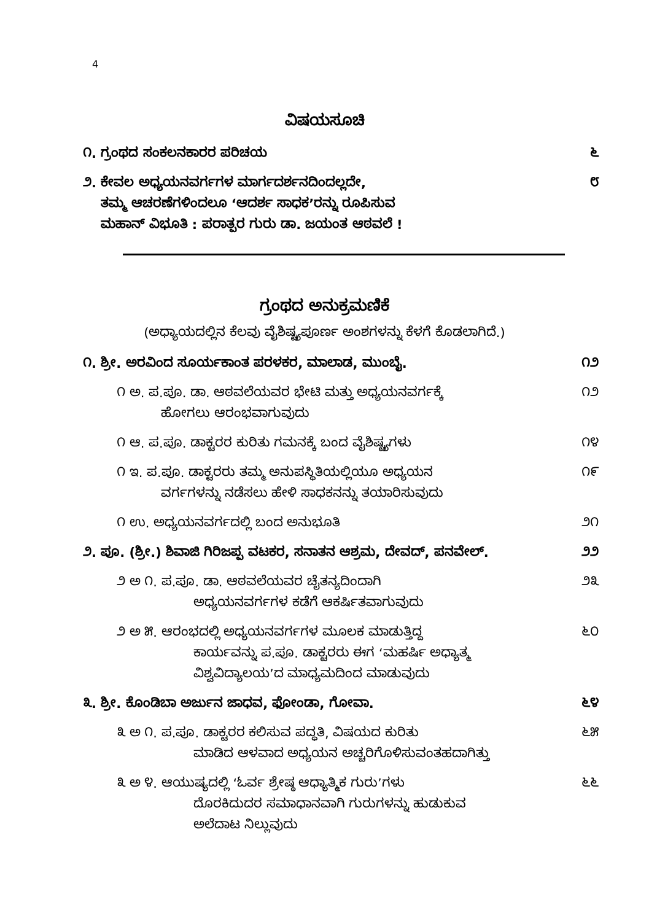4
ವಿಷಯಸೂಚಿ
೧. ಗ್ರಂಥದ ಸಂಕಲನಕಾರರ ಪರಿಚಯ ೬
೨. ಕೇವಲ ಅಧ್ಯಯನವರ್ಗಗಳ ಮಾರ್ಗದರ್ಶನದಿಂದಲ್ಲದೇ,
ತಮ್ಮ ಆಚರಣೆಗಳಿಂದಲೂ ‘ಆದರ್ಶ ಸಾಧಕ’ರನ್ನು ರೂಪಿಸುವ
ಮಹಾನ್ ವಿಭೂತಿ : ಪರಾತ್ಪರ ಗುರು ಡಾ. ಜಯಂತ ಆಠವಲೆ !
೮
ಗ್ರಂಥದ ಅನುಕ್ರಮಣಿಕೆ
(ಅಧ್ಯಾಯದಲ್ಲಿನ ಕೆಲವು ವೈಶಿಷ್ಟ್ಯಪೂರ್ಣ ಅಂಶಗಳನ್ನು ಕೆಳಗೆ ಕೊಡಲಾಗಿದೆ.)
೧. ಶ್ರೀ. ಅರವಿಂದ ಸೂರ್ಯಕಾಂತ ಪರಳಕರ, ಮಾಲಾಡ, ಮುಂಬೈ.
೧೨
೧ ಅ. ಪ.ಪೂ. ಡಾ. ಆಠವಲೆಯವರ ಭೇಟಿ ಮತ್ತು ಅಧ್ಯಯನವರ್ಗಕ್ಕೆ
ಹೋಗಲು ಆರಂಭವಾಗುವುದು
೧೨
೧ ಆ. ಪ.ಪೂ. ಡಾಕ್ಟರರ ಕುರಿತು ಗಮನಕ್ಕೆ ಬಂದ ವೈಶಿಷ್ಟ್ಯಗಳು
೧೪
೧ ಇ. ಪ.ಪೂ. ಡಾಕ್ಟರರು ತಮ್ಮ ಅನುಪಸ್ಥಿತಿಯಲ್ಲಿಯೂ ಅಧ್ಯಯನ
ವರ್ಗಗಳನ್ನು ನಡೆಸಲು ಹೇಳಿ ಸಾಧಕನನ್ನು ತಯಾರಿಸುವುದು
೧೯
೧ ಉ. ಅಧ್ಯಯನವರ್ಗದಲ್ಲಿ ಬಂದ ಅನುಭೂತಿ
೨೧
೨. ಪೂ. (ಶ್ರೀ.) ಶಿವಾಜಿ ಗಿರಿಜಪ್ಪ ವಟಕರ, ಸನಾತನ ಆಶ್ರಮ, ದೇವದ್, ಪನವೇಲ್.
೨೨
೨ ಅ ೧. ಪ.ಪೂ. ಡಾ. ಆಠವಲೆಯವರ ಚೈತನ್ಯದಿಂದಾಗಿ
ಅಧ್ಯಯನವರ್ಗಗಳ ಕಡೆಗೆ ಆಕರ್ಷಿತವಾಗುವುದು
೨೩
೨ ಅ ೫. ಆರಂಭದಲ್ಲಿ ಅಧ್ಯಯನವರ್ಗಗಳ ಮೂಲಕ ಮಾಡುತ್ತಿದ್ದ
ಕಾರ್ಯವನ್ನು ಪ.ಪೂ. ಡಾಕ್ಟರರು ಈಗ ‘ಮಹರ್ಷಿ ಅಧ್ಯಾತ್ಮ
ವಿಶ್ವವಿದ್ಯಾಲಯ’ದ ಮಾಧ್ಯಮದಿಂದ ಮಾಡುವುದು
೬೦
೩. ಶ್ರೀ. ಕೊಂಡಿಬಾ ಅರ್ಜುನ ಜಾಧವ, ಫೋಂಡಾ, ಗೋವಾ.
೬೪
೩ ಅ ೧. ಪ.ಪೂ. ಡಾಕ್ಟರರ ಕಲಿಸುವ ಪದ್ಧತಿ, ವಿಷಯದ ಕುರಿತು
ಮಾಡಿದ ಆಳವಾದ ಅಧ್ಯಯನ ಅಚ್ಚರಿಗೊಳಿಸುವಂತಹದಾಗಿತ್ತು
೬೫
೩ ಅ ೪. ಆಯುಷ್ಯದಲ್ಲಿ ‘ಓರ್ವ ಶ್ರೇಷ್ಠ ಆಧ್ಯಾತ್ಮಿಕ ಗುರು’ಗಳು
ದೊರಕಿದುದರ ಸಮಾಧಾನವಾಗಿ ಗುರುಗಳನ್ನು ಹುಡುಕುವ
ಅಲೆದಾಟ ನಿಲ್ಲುವುದು
೬೬